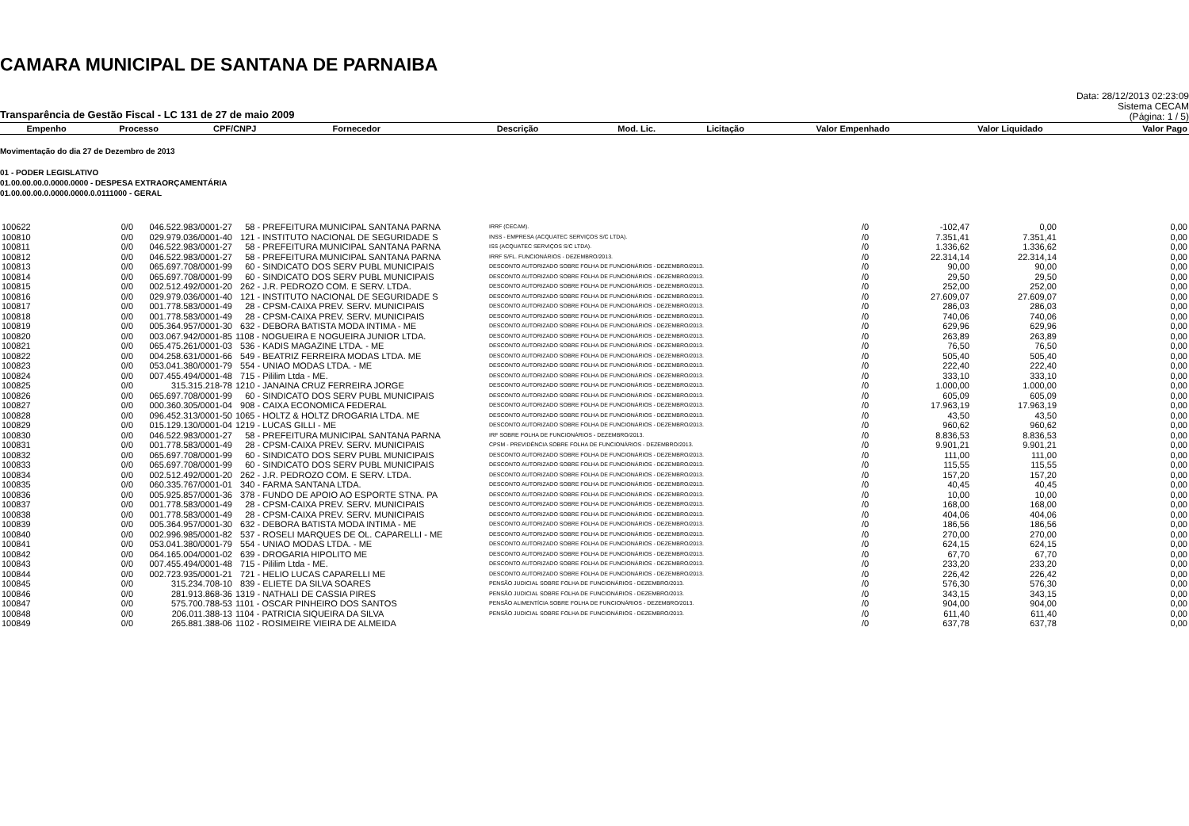CAMARA MUNICIPAL DE SANTANA DE PARNAIBA
Transparência de Gestão Fiscal - LC 131 de 27 de maio 2009
Data: 28/12/2013 02:23:09
Sistema CECAM
(Página: 1 / 5)
| Empenho | Processo | CPF/CNPJ | Fornecedor | Descrição | Mod. Lic. | Licitação | Valor Empenhado | Valor Liquidado | Valor Pago |
| --- | --- | --- | --- | --- | --- | --- | --- | --- | --- |
Movimentação do dia 27 de Dezembro de 2013
01 - PODER LEGISLATIVO
01.00.00.00.0.0000.0000 - DESPESA EXTRAORÇAMENTÁRIA
01.00.00.00.0.0000.0000.0.0111000 - GERAL
| 100622 | 0/0 | 046.522.983/0001-27 | 58 - PREFEITURA MUNICIPAL SANTANA PARNA | IRRF (CECAM). | /0 | -102,47 | 0,00 | 0,00 |
| 100810 | 0/0 | 029.979.036/0001-40 | 121 - INSTITUTO NACIONAL DE SEGURIDADE S | INSS - EMPRESA (ACQUATEC SERVIÇOS S/C LTDA). | /0 | 7.351,41 | 7.351,41 | 0,00 |
| 100811 | 0/0 | 046.522.983/0001-27 | 58 - PREFEITURA MUNICIPAL SANTANA PARNA | ISS (ACQUATEC SERVIÇOS S/C LTDA). | /0 | 1.336,62 | 1.336,62 | 0,00 |
| 100812 | 0/0 | 046.522.983/0001-27 | 58 - PREFEITURA MUNICIPAL SANTANA PARNA | IRRF S/FL. FUNCIONÁRIOS - DEZEMBRO/2013. | /0 | 22.314,14 | 22.314,14 | 0,00 |
| 100813 | 0/0 | 065.697.708/0001-99 | 60 - SINDICATO DOS SERV PUBL MUNICIPAIS | DESCONTO AUTORIZADO SOBRE FOLHA DE FUNCIONÁRIOS - DEZEMBRO/2013. | /0 | 90,00 | 90,00 | 0,00 |
| 100814 | 0/0 | 065.697.708/0001-99 | 60 - SINDICATO DOS SERV PUBL MUNICIPAIS | DESCONTO AUTORIZADO SOBRE FOLHA DE FUNCIONÁRIOS - DEZEMBRO/2013. | /0 | 29,50 | 29,50 | 0,00 |
| 100815 | 0/0 | 002.512.492/0001-20 | 262 - J.R. PEDROZO COM. E SERV. LTDA. | DESCONTO AUTORIZADO SOBRE FOLHA DE FUNCIONÁRIOS - DEZEMBRO/2013. | /0 | 252,00 | 252,00 | 0,00 |
| 100816 | 0/0 | 029.979.036/0001-40 | 121 - INSTITUTO NACIONAL DE SEGURIDADE S | DESCONTO AUTORIZADO SOBRE FOLHA DE FUNCIONÁRIOS - DEZEMBRO/2013. | /0 | 27.609,07 | 27.609,07 | 0,00 |
| 100817 | 0/0 | 001.778.583/0001-49 | 28 - CPSM-CAIXA PREV. SERV. MUNICIPAIS | DESCONTO AUTORIZADO SOBRE FOLHA DE FUNCIONÁRIOS - DEZEMBRO/2013. | /0 | 286,03 | 286,03 | 0,00 |
| 100818 | 0/0 | 001.778.583/0001-49 | 28 - CPSM-CAIXA PREV. SERV. MUNICIPAIS | DESCONTO AUTORIZADO SOBRE FOLHA DE FUNCIONÁRIOS - DEZEMBRO/2013. | /0 | 740,06 | 740,06 | 0,00 |
| 100819 | 0/0 | 005.364.957/0001-30 | 632 - DEBORA BATISTA MODA INTIMA - ME | DESCONTO AUTORIZADO SOBRE FOLHA DE FUNCIONÁRIOS - DEZEMBRO/2013. | /0 | 629,96 | 629,96 | 0,00 |
| 100820 | 0/0 | 003.067.942/0001-85 | 1108 - NOGUEIRA E NOGUEIRA JUNIOR LTDA. | DESCONTO AUTORIZADO SOBRE FOLHA DE FUNCIONÁRIOS - DEZEMBRO/2013. | /0 | 263,89 | 263,89 | 0,00 |
| 100821 | 0/0 | 065.475.261/0001-03 | 536 - KADIS MAGAZINE LTDA. - ME | DESCONTO AUTORIZADO SOBRE FOLHA DE FUNCIONÁRIOS - DEZEMBRO/2013. | /0 | 76,50 | 76,50 | 0,00 |
| 100822 | 0/0 | 004.258.631/0001-66 | 549 - BEATRIZ FERREIRA MODAS LTDA. ME | DESCONTO AUTORIZADO SOBRE FOLHA DE FUNCIONÁRIOS - DEZEMBRO/2013. | /0 | 505,40 | 505,40 | 0,00 |
| 100823 | 0/0 | 053.041.380/0001-79 | 554 - UNIAO MODAS LTDA. - ME | DESCONTO AUTORIZADO SOBRE FOLHA DE FUNCIONÁRIOS - DEZEMBRO/2013. | /0 | 222,40 | 222,40 | 0,00 |
| 100824 | 0/0 | 007.455.494/0001-48 | 715 - Pililim Ltda - ME. | DESCONTO AUTORIZADO SOBRE FOLHA DE FUNCIONÁRIOS - DEZEMBRO/2013. | /0 | 333,10 | 333,10 | 0,00 |
| 100825 | 0/0 | 315.315.218-78 | 1210 - JANAINA CRUZ FERREIRA JORGE | DESCONTO AUTORIZADO SOBRE FOLHA DE FUNCIONÁRIOS - DEZEMBRO/2013. | /0 | 1.000,00 | 1.000,00 | 0,00 |
| 100826 | 0/0 | 065.697.708/0001-99 | 60 - SINDICATO DOS SERV PUBL MUNICIPAIS | DESCONTO AUTORIZADO SOBRE FOLHA DE FUNCIONÁRIOS - DEZEMBRO/2013. | /0 | 605,09 | 605,09 | 0,00 |
| 100827 | 0/0 | 000.360.305/0001-04 | 908 - CAIXA ECONOMICA FEDERAL | DESCONTO AUTORIZADO SOBRE FOLHA DE FUNCIONÁRIOS - DEZEMBRO/2013. | /0 | 17.963,19 | 17.963,19 | 0,00 |
| 100828 | 0/0 | 096.452.313/0001-50 | 1065 - HOLTZ & HOLTZ DROGARIA LTDA. ME | DESCONTO AUTORIZADO SOBRE FOLHA DE FUNCIONÁRIOS - DEZEMBRO/2013. | /0 | 43,50 | 43,50 | 0,00 |
| 100829 | 0/0 | 015.129.130/0001-04 | 1219 - LUCAS GILLI - ME | DESCONTO AUTORIZADO SOBRE FOLHA DE FUNCIONÁRIOS - DEZEMBRO/2013. | /0 | 960,62 | 960,62 | 0,00 |
| 100830 | 0/0 | 046.522.983/0001-27 | 58 - PREFEITURA MUNICIPAL SANTANA PARNA | IRF SOBRE FOLHA DE FUNCIONÁRIOS - DEZEMBRO/2013. | /0 | 8.836,53 | 8.836,53 | 0,00 |
| 100831 | 0/0 | 001.778.583/0001-49 | 28 - CPSM-CAIXA PREV. SERV. MUNICIPAIS | CPSM - PREVIDÊNCIA SOBRE FOLHA DE FUNCIONÁRIOS - DEZEMBRO/2013. | /0 | 9.901,21 | 9.901,21 | 0,00 |
| 100832 | 0/0 | 065.697.708/0001-99 | 60 - SINDICATO DOS SERV PUBL MUNICIPAIS | DESCONTO AUTORIZADO SOBRE FOLHA DE FUNCIONÁRIOS - DEZEMBRO/2013. | /0 | 111,00 | 111,00 | 0,00 |
| 100833 | 0/0 | 065.697.708/0001-99 | 60 - SINDICATO DOS SERV PUBL MUNICIPAIS | DESCONTO AUTORIZADO SOBRE FOLHA DE FUNCIONÁRIOS - DEZEMBRO/2013. | /0 | 115,55 | 115,55 | 0,00 |
| 100834 | 0/0 | 002.512.492/0001-20 | 262 - J.R. PEDROZO COM. E SERV. LTDA. | DESCONTO AUTORIZADO SOBRE FOLHA DE FUNCIONÁRIOS - DEZEMBRO/2013. | /0 | 157,20 | 157,20 | 0,00 |
| 100835 | 0/0 | 060.335.767/0001-01 | 340 - FARMA SANTANA LTDA. | DESCONTO AUTORIZADO SOBRE FOLHA DE FUNCIONÁRIOS - DEZEMBRO/2013. | /0 | 40,45 | 40,45 | 0,00 |
| 100836 | 0/0 | 005.925.857/0001-36 | 378 - FUNDO DE APOIO AO ESPORTE STNA. PA | DESCONTO AUTORIZADO SOBRE FOLHA DE FUNCIONÁRIOS - DEZEMBRO/2013. | /0 | 10,00 | 10,00 | 0,00 |
| 100837 | 0/0 | 001.778.583/0001-49 | 28 - CPSM-CAIXA PREV. SERV. MUNICIPAIS | DESCONTO AUTORIZADO SOBRE FOLHA DE FUNCIONÁRIOS - DEZEMBRO/2013. | /0 | 168,00 | 168,00 | 0,00 |
| 100838 | 0/0 | 001.778.583/0001-49 | 28 - CPSM-CAIXA PREV. SERV. MUNICIPAIS | DESCONTO AUTORIZADO SOBRE FOLHA DE FUNCIONÁRIOS - DEZEMBRO/2013. | /0 | 404,06 | 404,06 | 0,00 |
| 100839 | 0/0 | 005.364.957/0001-30 | 632 - DEBORA BATISTA MODA INTIMA - ME | DESCONTO AUTORIZADO SOBRE FOLHA DE FUNCIONÁRIOS - DEZEMBRO/2013. | /0 | 186,56 | 186,56 | 0,00 |
| 100840 | 0/0 | 002.996.985/0001-82 | 537 - ROSELI MARQUES DE OL. CAPARELLI - ME | DESCONTO AUTORIZADO SOBRE FOLHA DE FUNCIONÁRIOS - DEZEMBRO/2013. | /0 | 270,00 | 270,00 | 0,00 |
| 100841 | 0/0 | 053.041.380/0001-79 | 554 - UNIAO MODAS LTDA. - ME | DESCONTO AUTORIZADO SOBRE FOLHA DE FUNCIONÁRIOS - DEZEMBRO/2013. | /0 | 624,15 | 624,15 | 0,00 |
| 100842 | 0/0 | 064.165.004/0001-02 | 639 - DROGARIA HIPOLITO ME | DESCONTO AUTORIZADO SOBRE FOLHA DE FUNCIONÁRIOS - DEZEMBRO/2013. | /0 | 67,70 | 67,70 | 0,00 |
| 100843 | 0/0 | 007.455.494/0001-48 | 715 - Pililim Ltda - ME. | DESCONTO AUTORIZADO SOBRE FOLHA DE FUNCIONÁRIOS - DEZEMBRO/2013. | /0 | 233,20 | 233,20 | 0,00 |
| 100844 | 0/0 | 002.723.935/0001-21 | 721 - HELIO LUCAS CAPARELLI ME | DESCONTO AUTORIZADO SOBRE FOLHA DE FUNCIONÁRIOS - DEZEMBRO/2013. | /0 | 226,42 | 226,42 | 0,00 |
| 100845 | 0/0 | 315.234.708-10 | 839 - ELIETE DA SILVA SOARES | PENSÃO JUDICIAL SOBRE FOLHA DE FUNCIONÁRIOS - DEZEMBRO/2013. | /0 | 576,30 | 576,30 | 0,00 |
| 100846 | 0/0 | 281.913.868-36 | 1319 - NATHALI DE CASSIA PIRES | PENSÃO JUDICIAL SOBRE FOLHA DE FUNCIONÁRIOS - DEZEMBRO/2013. | /0 | 343,15 | 343,15 | 0,00 |
| 100847 | 0/0 | 575.700.788-53 | 1101 - OSCAR PINHEIRO DOS SANTOS | PENSÃO ALIMENTÍCIA SOBRE FOLHA DE FUNCIONÁRIOS - DEZEMBRO/2013. | /0 | 904,00 | 904,00 | 0,00 |
| 100848 | 0/0 | 206.011.388-13 | 1104 - PATRICIA SIQUEIRA DA SILVA | PENSÃO JUDICIAL SOBRE FOLHA DE FUNCIONÁRIOS - DEZEMBRO/2013. | /0 | 611,40 | 611,40 | 0,00 |
| 100849 | 0/0 | 265.881.388-06 | 1102 - ROSIMEIRE VIEIRA DE ALMEIDA | | /0 | 637,78 | 637,78 | 0,00 |